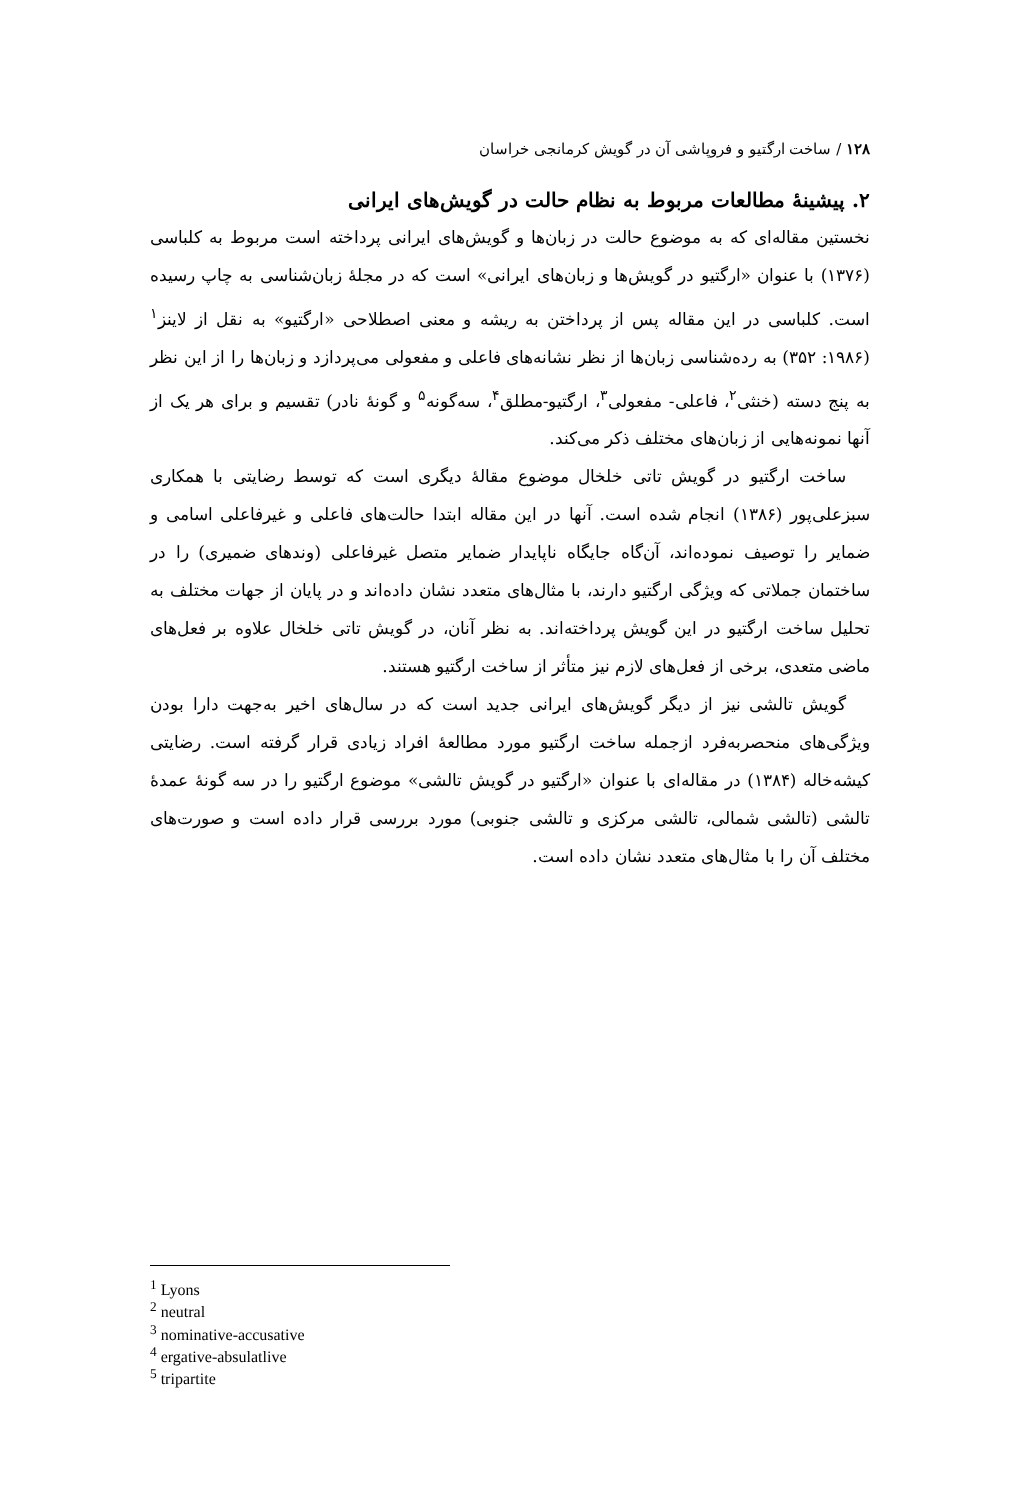۱۲۸ / ساخت ارگتیو و فروپاشی آن در گویش کرمانجی خراسان
۲. پیشینهٔ مطالعات مربوط به نظام حالت در گویش‌های ایرانی
نخستین مقاله‌ای که به موضوع حالت در زبان‌ها و گویش‌های ایرانی پرداخته است مربوط به کلباسی (۱۳۷۶) با عنوان «ارگتیو در گویش‌ها و زبان‌های ایرانی» است که در مجلهٔ زبان‌شناسی به چاپ رسیده است. کلباسی در این مقاله پس از پرداختن به ریشه و معنی اصطلاحی «ارگتیو» به نقل از لاینز<sup>۱</sup> (۱۹۸۶: ۳۵۲) به رده‌شناسی زبان‌ها از نظر نشانه‌های فاعلی و مفعولی می‌پردازد و زبان‌ها را از این نظر به پنج دسته (خنثی<sup>۲</sup>، فاعلی- مفعولی<sup>۳</sup>، ارگتیو-مطلق<sup>۴</sup>، سه‌گونه<sup>۵</sup> و گونهٔ نادر) تقسیم و برای هر یک از آنها نمونه‌هایی از زبان‌های مختلف ذکر می‌کند.
ساخت ارگتیو در گویش تاتی خلخال موضوع مقالهٔ دیگری است که توسط رضایتی با همکاری سبزعلی‌پور (۱۳۸۶) انجام شده است. آنها در این مقاله ابتدا حالت‌های فاعلی و غیرفاعلی اسامی و ضمایر را توصیف نموده‌اند، آن‌گاه جایگاه ناپایدار ضمایر متصل غیرفاعلی (وندهای ضمیری) را در ساختمان جملاتی که ویژگی ارگتیو دارند، با مثال‌های متعدد نشان داده‌اند و در پایان از جهات مختلف به تحلیل ساخت ارگتیو در این گویش پرداخته‌اند. به نظر آنان، در گویش تاتی خلخال علاوه بر فعل‌های ماضی متعدی، برخی از فعل‌های لازم نیز متأثر از ساخت ارگتیو هستند.
گویش تالشی نیز از دیگر گویش‌های ایرانی جدید است که در سال‌های اخیر به‌جهت دارا بودن ویژگی‌های منحصربه‌فرد ازجمله ساخت ارگتیو مورد مطالعهٔ افراد زیادی قرار گرفته است. رضایتی کیشه‌خاله (۱۳۸۴) در مقاله‌ای با عنوان «ارگتیو در گویش تالشی» موضوع ارگتیو را در سه گونهٔ عمدهٔ تالشی (تالشی شمالی، تالشی مرکزی و تالشی جنوبی) مورد بررسی قرار داده است و صورت‌های مختلف آن را با مثال‌های متعدد نشان داده است.
<sup>1</sup> Lyons
<sup>2</sup> neutral
<sup>3</sup> nominative-accusative
<sup>4</sup> ergative-absulatlive
<sup>5</sup> tripartite